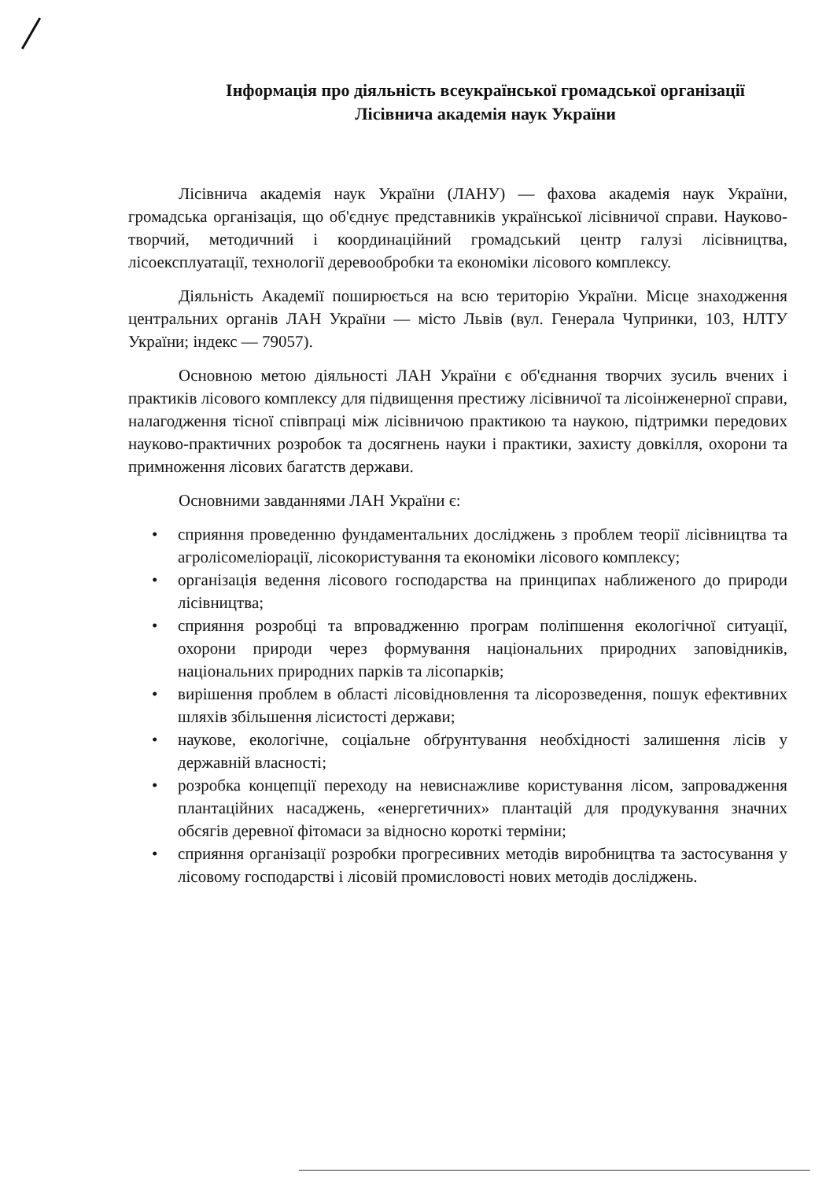Інформація про діяльність всеукраїнської громадської організації
Лісівнича академія наук України
Лісівнича академія наук України (ЛАНУ) — фахова академія наук України, громадська організація, що об'єднує представників української лісівничої справи. Науково-творчий, методичний і координаційний громадський центр галузі лісівництва, лісоексплуатації, технології деревообробки та економіки лісового комплексу.
Діяльність Академії поширюється на всю територію України. Місце знаходження центральних органів ЛАН України — місто Львів (вул. Генерала Чупринки, 103, НЛТУ України; індекс — 79057).
Основною метою діяльності ЛАН України є об'єднання творчих зусиль вчених і практиків лісового комплексу для підвищення престижу лісівничої та лісоінженерної справи, налагодження тісної співпраці між лісівничою практикою та наукою, підтримки передових науково-практичних розробок та досягнень науки і практики, захисту довкілля, охорони та примноження лісових багатств держави.
Основними завданнями ЛАН України є:
• сприяння проведенню фундаментальних досліджень з проблем теорії лісівництва та агролісомеліорації, лісокористування та економіки лісового комплексу;
• організація ведення лісового господарства на принципах наближеного до природи лісівництва;
• сприяння розробці та впровадженню програм поліпшення екологічної ситуації, охорони природи через формування національних природних заповідників, національних природних парків та лісопарків;
• вирішення проблем в області лісовідновлення та лісорозведення, пошук ефективних шляхів збільшення лісистості держави;
• наукове, екологічне, соціальне обґрунтування необхідності залишення лісів у державній власності;
• розробка концепції переходу на невиснажливе користування лісом, запровадження плантаційних насаджень, «енергетичних» плантацій для продукування значних обсягів деревної фітомаси за відносно короткі терміни;
• сприяння організації розробки прогресивних методів виробництва та застосування у лісовому господарстві і лісовій промисловості нових методів досліджень.